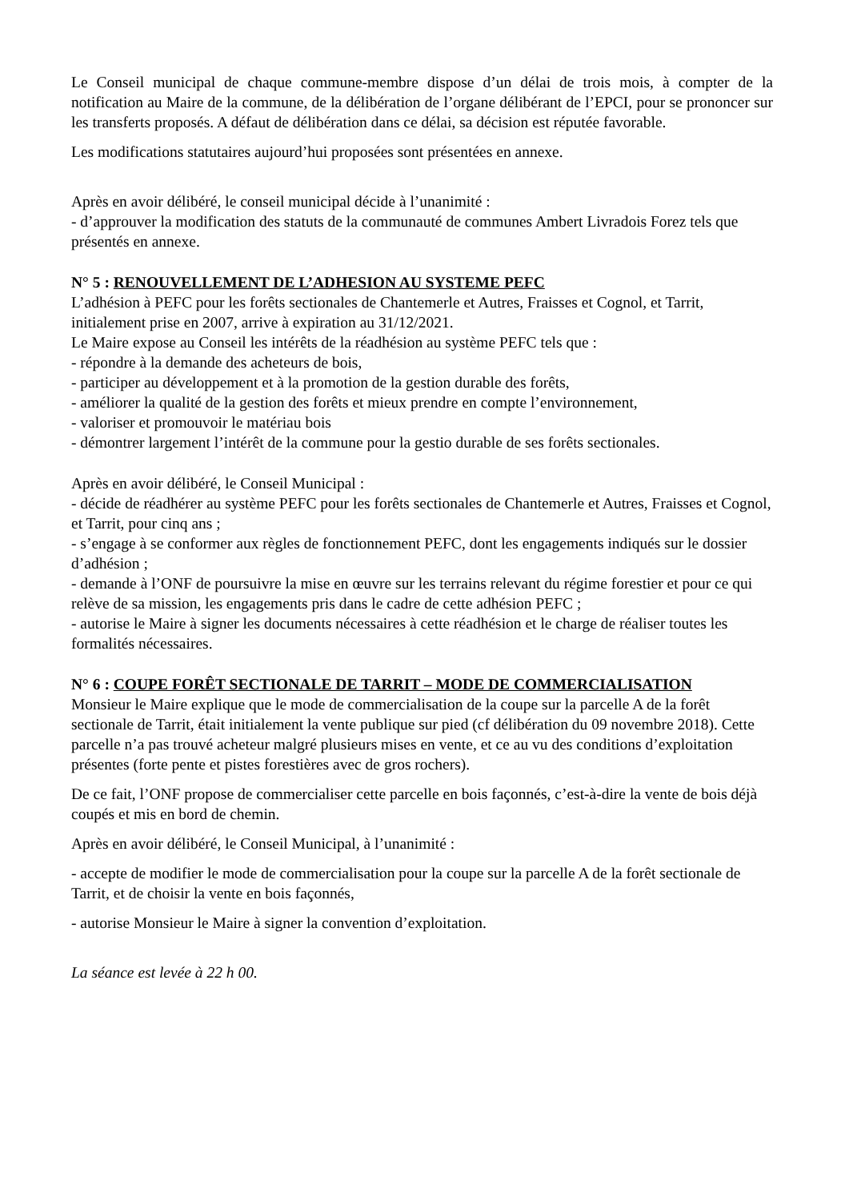Le Conseil municipal de chaque commune-membre dispose d’un délai de trois mois, à compter de la notification au Maire de la commune, de la délibération de l’organe délibérant de l’EPCI, pour se prononcer sur les transferts proposés. A défaut de délibération dans ce délai, sa décision est réputée favorable.
Les modifications statutaires aujourd’hui proposées sont présentées en annexe.
Après en avoir délibéré, le conseil municipal décide à l’unanimité :
- d’approuver la modification des statuts de la communauté de communes Ambert Livradois Forez tels que présentés en annexe.
N° 5 : RENOUVELLEMENT DE L’ADHESION AU SYSTEME PEFC
L’adhésion à PEFC pour les forêts sectionales de Chantemerle et Autres, Fraisses et Cognol, et Tarrit, initialement prise en 2007, arrive à expiration au 31/12/2021.
Le Maire expose au Conseil les intérêts de la réadhésion au système PEFC tels que :
- répondre à la demande des acheteurs de bois,
- participer au développement et à la promotion de la gestion durable des forêts,
- améliorer la qualité de la gestion des forêts et mieux prendre en compte l’environnement,
- valoriser et promouvoir le matériau bois
- démontrer largement l’intérêt de la commune pour la gestio durable de ses forêts sectionales.
Après en avoir délibéré, le Conseil Municipal :
- décide de réadhérer au système PEFC pour les forêts sectionales de Chantemerle et Autres, Fraisses et Cognol, et Tarrit, pour cinq ans ;
- s’engage à se conformer aux règles de fonctionnement PEFC, dont les engagements indiqués sur le dossier d’adhésion ;
- demande à l’ONF de poursuivre la mise en œuvre sur les terrains relevant du régime forestier et pour ce qui relève de sa mission, les engagements pris dans le cadre de cette adhésion PEFC ;
- autorise le Maire à signer les documents nécessaires à cette réadhésion et le charge de réaliser toutes les formalités nécessaires.
N° 6 : COUPE FORÊT SECTIONALE DE TARRIT – MODE DE COMMERCIALISATION
Monsieur le Maire explique que le mode de commercialisation de la coupe sur la parcelle A de la forêt sectionale de Tarrit, était initialement la vente publique sur pied (cf délibération du 09 novembre 2018). Cette parcelle n’a pas trouvé acheteur malgré plusieurs mises en vente, et ce au vu des conditions d’exploitation présentes (forte pente et pistes forestières avec de gros rochers).
De ce fait, l’ONF propose de commercialiser cette parcelle en bois façonnés, c’est-à-dire la vente de bois déjà coupés et mis en bord de chemin.
Après en avoir délibéré, le Conseil Municipal, à l’unanimité :
- accepte de modifier le mode de commercialisation pour la coupe sur la parcelle A de la forêt sectionale de Tarrit, et de choisir la vente en bois façonnés,
- autorise Monsieur le Maire à signer la convention d’exploitation.
La séance est levée à 22 h 00.